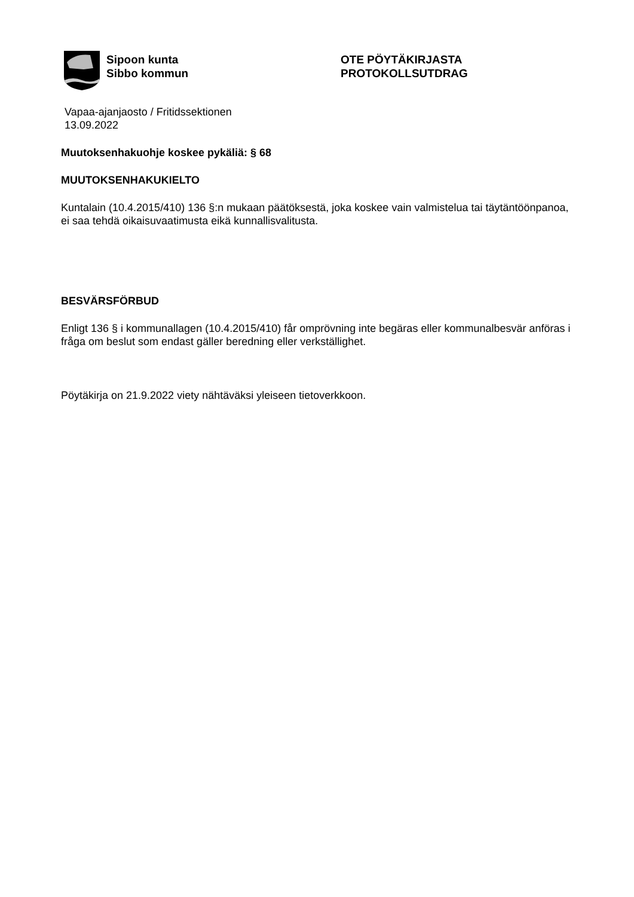Sipoon kunta
Sibbo kommun
OTE PÖYTÄKIRJASTA
PROTOKOLLSUTDRAG
Vapaa-ajanjaosto / Fritidssektionen
13.09.2022
Muutoksenhakuohje koskee pykäliä: § 68
MUUTOKSENHAKUKIELTO
Kuntalain (10.4.2015/410) 136 §:n mukaan päätöksestä, joka koskee vain valmistelua tai täytäntöönpanoa, ei saa tehdä oikaisuvaatimusta eikä kunnallisvalitusta.
BESVÄRSFÖRBUD
Enligt 136 § i kommunallagen (10.4.2015/410) får omprövning inte begäras eller kommunalbesvär anföras i fråga om beslut som endast gäller beredning eller verkställighet.
Pöytäkirja on 21.9.2022 viety nähtäväksi yleiseen tietoverkkoon.